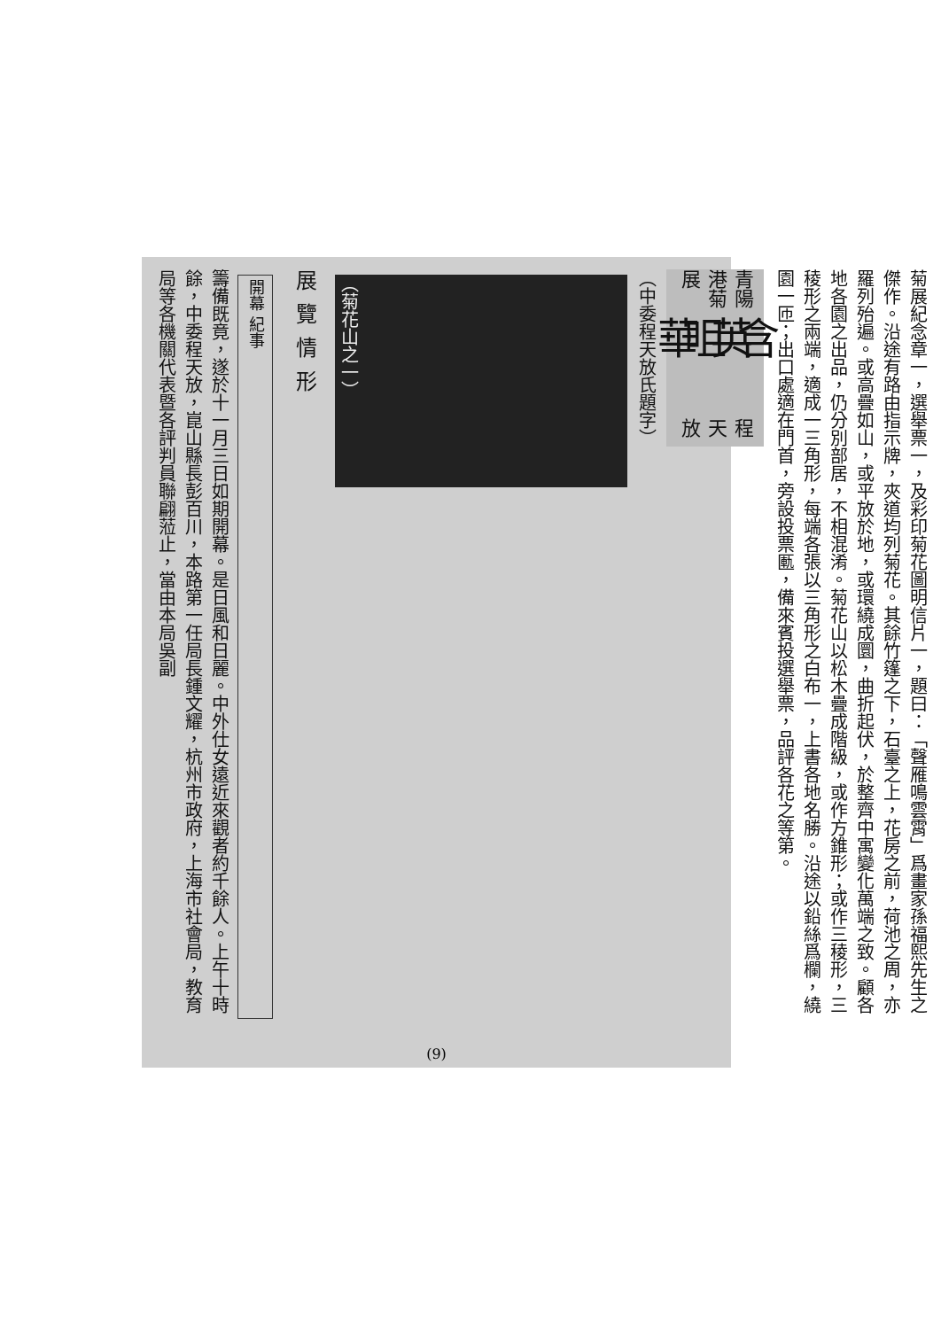菊展紀念章一，選舉票一，及彩印菊花圖明信片一，題曰：「聲雁鳴雲霄」爲畫家孫福熙先生之傑作。沿途有路由指示牌，夾道均列菊花。其餘竹篷之下，石臺之上，花房之前，荷池之周，亦羅列殆遍。或高疊如山，或平放於地，或環繞成圜，曲折起伏，於整齊中寓變化萬端之致。顧各地各園之出品，仍分別部居，不相混淆。菊花山以松木疊成階級，或作方錐形；或作三稜形，三稜形之兩端，適成一三角形，每端各張以三角形之白布一，上書各地名勝。沿途以鉛絲爲欄，繞園一匝；出口處適在門首，旁設投票匭，備來賓投選舉票，品評各花之等第。
青陽港菊展 含英咀華 程天放
（中委程天放氏題字）
（菊花山之一）
展覽情形
開幕 紀事
籌備既竟，遂於十一月三日如期開幕。是日風和日麗。中外仕女遠近來觀者約千餘人。上午十時餘，中委程天放，崑山縣長彭百川，本路第一任局長鍾文耀，杭州市政府，上海市社會局，教育局等各機關代表暨各評判員聯翩蒞止，當由本局吳副
(9)